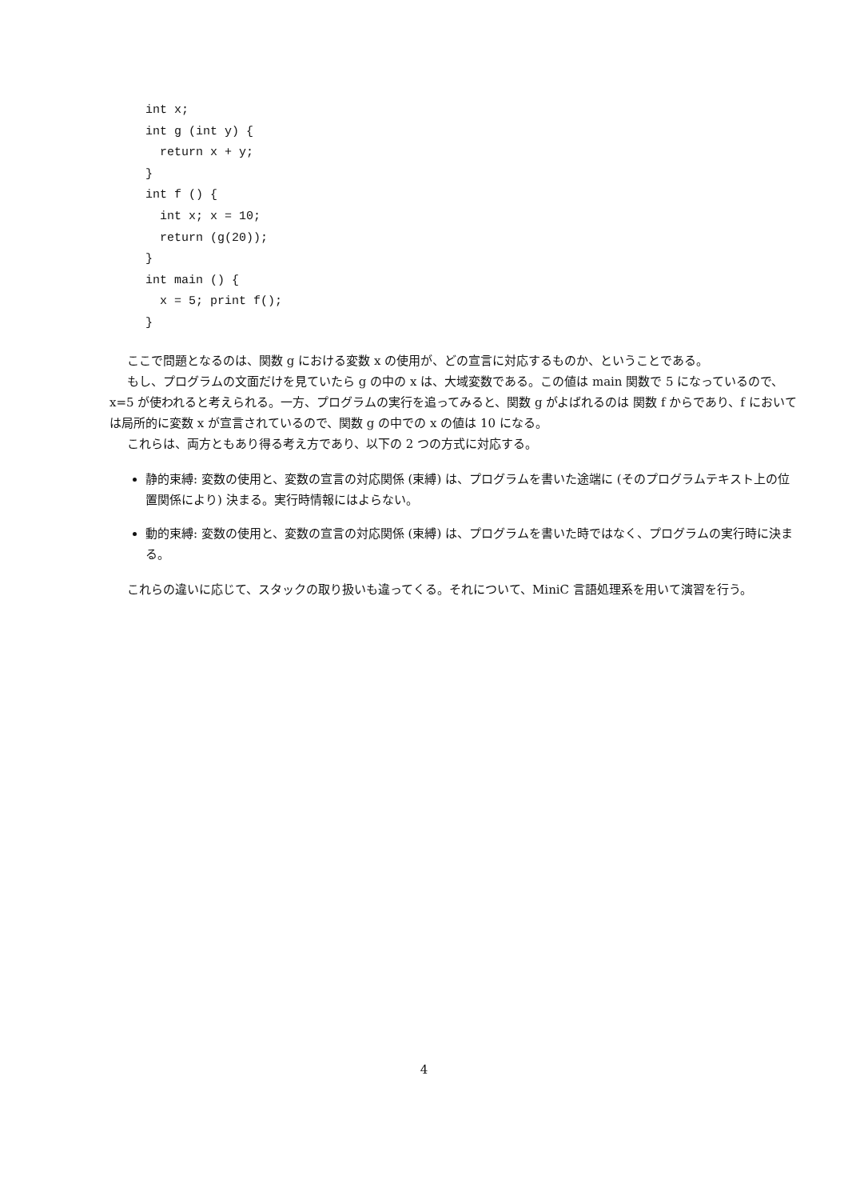int x;
int g (int y) {
  return x + y;
}
int f () {
  int x; x = 10;
  return (g(20));
}
int main () {
  x = 5; print f();
}
ここで問題となるのは、関数 g における変数 x の使用が、どの宣言に対応するものか、ということである。
もし、プログラムの文面だけを見ていたら g の中の x は、大域変数である。この値は main 関数で 5 になっているので、x=5 が使われると考えられる。一方、プログラムの実行を追ってみると、関数 g がよばれるのは 関数 f からであり、f においては局所的に変数 x が宣言されているので、関数 g の中での x の値は 10 になる。
これらは、両方ともあり得る考え方であり、以下の 2 つの方式に対応する。
静的束縛: 変数の使用と、変数の宣言の対応関係 (束縛) は、プログラムを書いた途端に (そのプログラムテキスト上の位置関係により) 決まる。実行時情報にはよらない。
動的束縛: 変数の使用と、変数の宣言の対応関係 (束縛) は、プログラムを書いた時ではなく、プログラムの実行時に決まる。
これらの違いに応じて、スタックの取り扱いも違ってくる。それについて、MiniC 言語処理系を用いて演習を行う。
4